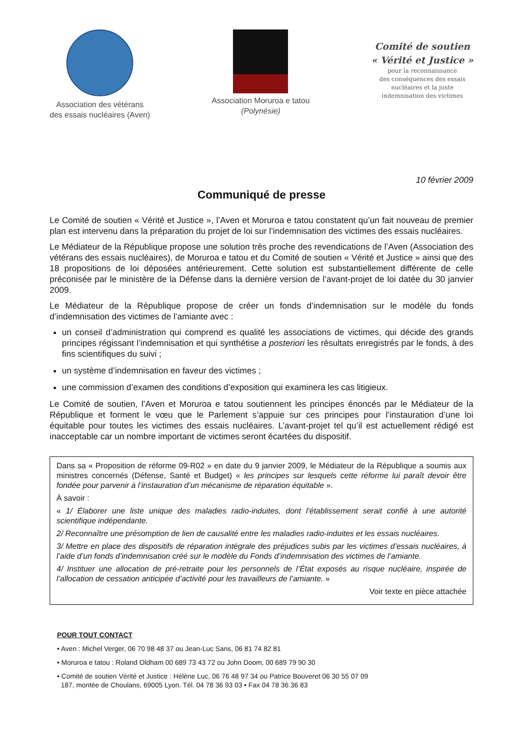Association des vétérans
des essais nucléaires (Aven)
Association Moruroa e tatou
(Polynésie)
Comité de soutien
« Vérité et Justice »
pour la reconnaissance
des conséquences des essais
nucléaires et la juste
indemnisation des victimes
10 février 2009
Communiqué de presse
Le Comité de soutien « Vérité et Justice », l’Aven et Moruroa e tatou constatent qu’un fait nouveau de premier plan est intervenu dans la préparation du projet de loi sur l’indemnisation des victimes des essais nucléaires.
Le Médiateur de la République propose une solution très proche des revendications de l’Aven (Association des vétérans des essais nucléaires), de Moruroa e tatou et du Comité de soutien « Vérité et Justice » ainsi que des 18 propositions de loi déposées antérieurement. Cette solution est substantiellement différente de celle préconisée par le ministère de la Défense dans la dernière version de l’avant-projet de loi datée du 30 janvier 2009.
Le Médiateur de la République propose de créer un fonds d’indemnisation sur le modèle du fonds d’indemnisation des victimes de l’amiante avec :
un conseil d’administration qui comprend es qualité les associations de victimes, qui décide des grands principes régissant l’indemnisation et qui synthétise a posteriori les résultats enregistrés par le fonds, à des fins scientifiques du suivi ;
un système d’indemnisation en faveur des victimes ;
une commission d’examen des conditions d’exposition qui examinera les cas litigieux.
Le Comité de soutien, l’Aven et Moruroa e tatou soutiennent les principes énoncés par le Médiateur de la République et forment le vœu que le Parlement s’appuie sur ces principes pour l’instauration d’une loi équitable pour toutes les victimes des essais nucléaires. L’avant-projet tel qu’il est actuellement rédigé est inacceptable car un nombre important de victimes seront écartées du dispositif.
Dans sa « Proposition de réforme 09-R02 » en date du 9 janvier 2009, le Médiateur de la République a soumis aux ministres concernés (Défense, Santé et Budget) « les principes sur lesquels cette réforme lui paraît devoir être fondée pour parvenir à l’instauration d’un mécanisme de réparation équitable ».
À savoir :
« 1/ Élaborer une liste unique des maladies radio-induites, dont l’établissement serait confié à une autorité scientifique indépendante.
2/ Reconnaître une présomption de lien de causalité entre les maladies radio-induites et les essais nucléaires.
3/ Mettre en place des dispositifs de réparation intégrale des préjudices subis par les victimes d’essais nucléaires, à l’aide d’un fonds d’indemnisation créé sur le modèle du Fonds d’indemnisation des victimes de l’amiante.
4/ Instituer une allocation de pré-retraite pour les personnels de l’État exposés au risque nucléaire, inspirée de l’allocation de cessation anticipée d’activité pour les travailleurs de l’amiante. »
Voir texte en pièce attachée
POUR TOUT CONTACT
• Aven : Michel Verger, 06 70 98 48 37 ou Jean-Luc Sans, 06 81 74 82 81
• Moruroa e tatou : Roland Oldham 00 689 73 43 72 ou John Doom, 00 689 79 90 30
• Comité de soutien Vérité et Justice : Hélène Luc, 06 76 48 97 34 ou Patrice Bouveret 06 30 55 07 09
187, montée de Choulans, 69005 Lyon. Tél. 04 78 36 93 03 • Fax 04 78 36 36 83